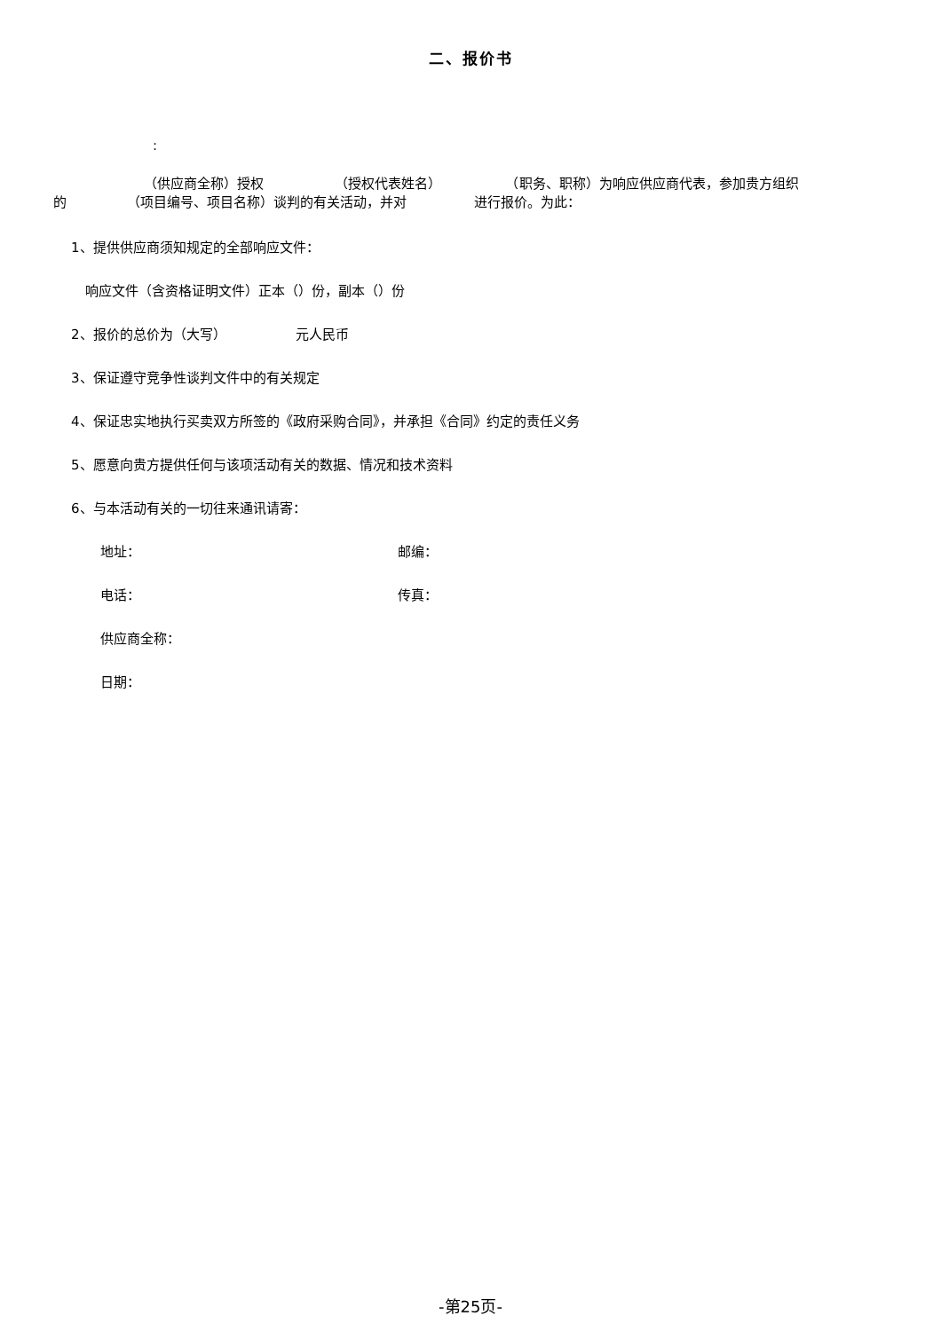二、报价书
:
（供应商全称）授权 （授权代表姓名） （职务、职称）为响应供应商代表，参加贵方组织
的 （项目编号、项目名称）谈判的有关活动，并对 进行报价。为此：
1、提供供应商须知规定的全部响应文件：
响应文件（含资格证明文件）正本（）份，副本（）份
2、报价的总价为（大写） 元人民币
3、保证遵守竞争性谈判文件中的有关规定
4、保证忠实地执行买卖双方所签的《政府采购合同》，并承担《合同》约定的责任义务
5、愿意向贵方提供任何与该项活动有关的数据、情况和技术资料
6、与本活动有关的一切往来通讯请寄：
地址： 邮编：
电话： 传真：
供应商全称：
日期：
-第25页-